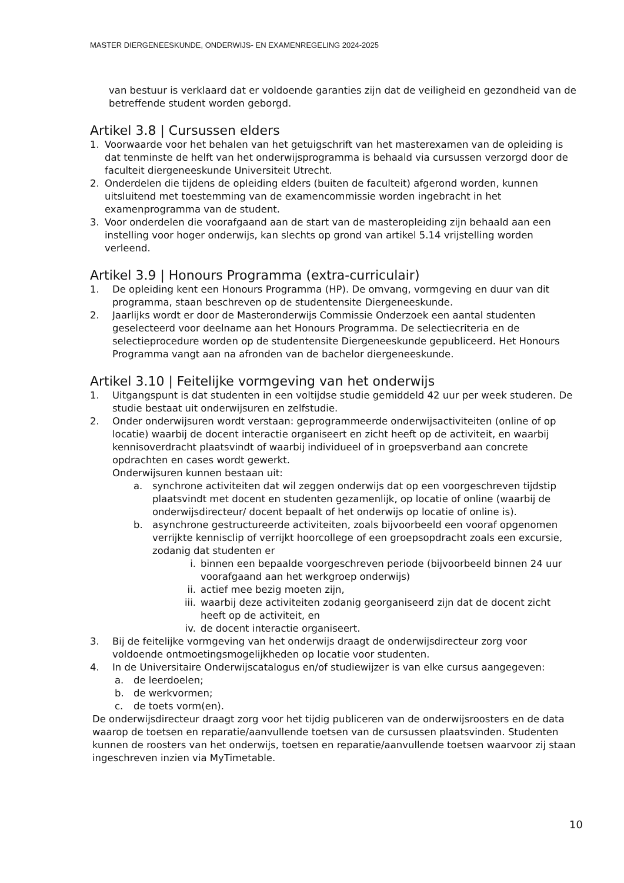MASTER DIERGENEESKUNDE, ONDERWIJS- EN EXAMENREGELING 2024-2025
van bestuur is verklaard dat er voldoende garanties zijn dat de veiligheid en gezondheid van de betreffende student worden geborgd.
Artikel 3.8 | Cursussen elders
1. Voorwaarde voor het behalen van het getuigschrift van het masterexamen van de opleiding is dat tenminste de helft van het onderwijsprogramma is behaald via cursussen verzorgd door de faculteit diergeneeskunde Universiteit Utrecht.
2. Onderdelen die tijdens de opleiding elders (buiten de faculteit) afgerond worden, kunnen uitsluitend met toestemming van de examencommissie worden ingebracht in het examenprogramma van de student.
3. Voor onderdelen die voorafgaand aan de start van de masteropleiding zijn behaald aan een instelling voor hoger onderwijs, kan slechts op grond van artikel 5.14 vrijstelling worden verleend.
Artikel 3.9 | Honours Programma (extra-curriculair)
1. De opleiding kent een Honours Programma (HP). De omvang, vormgeving en duur van dit programma, staan beschreven op de studentensite Diergeneeskunde.
2. Jaarlijks wordt er door de Masteronderwijs Commissie Onderzoek een aantal studenten geselecteerd voor deelname aan het Honours Programma. De selectiecriteria en de selectieprocedure worden op de studentensite Diergeneeskunde gepubliceerd. Het Honours Programma vangt aan na afronden van de bachelor diergeneeskunde.
Artikel 3.10 | Feitelijke vormgeving van het onderwijs
1. Uitgangspunt is dat studenten in een voltijdse studie gemiddeld 42 uur per week studeren. De studie bestaat uit onderwijsuren en zelfstudie.
2. Onder onderwijsuren wordt verstaan: geprogrammeerde onderwijsactiviteiten (online of op locatie) waarbij de docent interactie organiseert en zicht heeft op de activiteit, en waarbij kennisoverdracht plaatsvindt of waarbij individueel of in groepsverband aan concrete opdrachten en cases wordt gewerkt.
Onderwijsuren kunnen bestaan uit:
a. synchrone activiteiten dat wil zeggen onderwijs dat op een voorgeschreven tijdstip plaatsvindt met docent en studenten gezamenlijk, op locatie of online (waarbij de onderwijsdirecteur/ docent bepaalt of het onderwijs op locatie of online is).
b. asynchrone gestructureerde activiteiten, zoals bijvoorbeeld een vooraf opgenomen verrijkte kennisclip of verrijkt hoorcollege of een groepsopdracht zoals een excursie, zodanig dat studenten er
i. binnen een bepaalde voorgeschreven periode (bijvoorbeeld binnen 24 uur voorafgaand aan het werkgroep onderwijs)
ii. actief mee bezig moeten zijn,
iii. waarbij deze activiteiten zodanig georganiseerd zijn dat de docent zicht heeft op de activiteit, en
iv. de docent interactie organiseert.
3. Bij de feitelijke vormgeving van het onderwijs draagt de onderwijsdirecteur zorg voor voldoende ontmoetingsmogelijkheden op locatie voor studenten.
4. In de Universitaire Onderwijscatalogus en/of studiewijzer is van elke cursus aangegeven:
a. de leerdoelen;
b. de werkvormen;
c. de toets vorm(en).
De onderwijsdirecteur draagt zorg voor het tijdig publiceren van de onderwijsroosters en de data waarop de toetsen en reparatie/aanvullende toetsen van de cursussen plaatsvinden. Studenten kunnen de roosters van het onderwijs, toetsen en reparatie/aanvullende toetsen waarvoor zij staan ingeschreven inzien via MyTimetable.
10